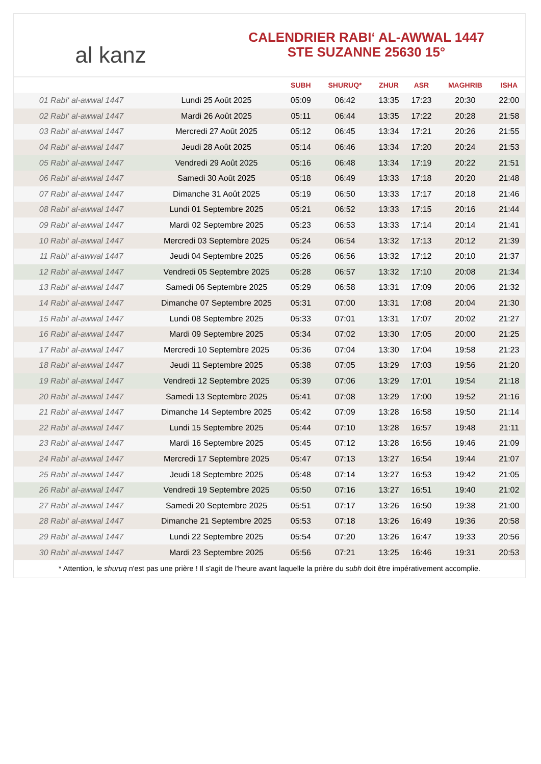al kanz
CALENDRIER RABI‘ AL-AWWAL 1447
STE SUZANNE 25630 15°
| | | SUBH | SHURUQ* | ZHUR | ASR | MAGHRIB | ISHA |
| --- | --- | --- | --- | --- | --- | --- | --- |
| 01 Rabi‘ al-awwal 1447 | Lundi 25 Août 2025 | 05:09 | 06:42 | 13:35 | 17:23 | 20:30 | 22:00 |
| 02 Rabi‘ al-awwal 1447 | Mardi 26 Août 2025 | 05:11 | 06:44 | 13:35 | 17:22 | 20:28 | 21:58 |
| 03 Rabi‘ al-awwal 1447 | Mercredi 27 Août 2025 | 05:12 | 06:45 | 13:34 | 17:21 | 20:26 | 21:55 |
| 04 Rabi‘ al-awwal 1447 | Jeudi 28 Août 2025 | 05:14 | 06:46 | 13:34 | 17:20 | 20:24 | 21:53 |
| 05 Rabi‘ al-awwal 1447 | Vendredi 29 Août 2025 | 05:16 | 06:48 | 13:34 | 17:19 | 20:22 | 21:51 |
| 06 Rabi‘ al-awwal 1447 | Samedi 30 Août 2025 | 05:18 | 06:49 | 13:33 | 17:18 | 20:20 | 21:48 |
| 07 Rabi‘ al-awwal 1447 | Dimanche 31 Août 2025 | 05:19 | 06:50 | 13:33 | 17:17 | 20:18 | 21:46 |
| 08 Rabi‘ al-awwal 1447 | Lundi 01 Septembre 2025 | 05:21 | 06:52 | 13:33 | 17:15 | 20:16 | 21:44 |
| 09 Rabi‘ al-awwal 1447 | Mardi 02 Septembre 2025 | 05:23 | 06:53 | 13:33 | 17:14 | 20:14 | 21:41 |
| 10 Rabi‘ al-awwal 1447 | Mercredi 03 Septembre 2025 | 05:24 | 06:54 | 13:32 | 17:13 | 20:12 | 21:39 |
| 11 Rabi‘ al-awwal 1447 | Jeudi 04 Septembre 2025 | 05:26 | 06:56 | 13:32 | 17:12 | 20:10 | 21:37 |
| 12 Rabi‘ al-awwal 1447 | Vendredi 05 Septembre 2025 | 05:28 | 06:57 | 13:32 | 17:10 | 20:08 | 21:34 |
| 13 Rabi‘ al-awwal 1447 | Samedi 06 Septembre 2025 | 05:29 | 06:58 | 13:31 | 17:09 | 20:06 | 21:32 |
| 14 Rabi‘ al-awwal 1447 | Dimanche 07 Septembre 2025 | 05:31 | 07:00 | 13:31 | 17:08 | 20:04 | 21:30 |
| 15 Rabi‘ al-awwal 1447 | Lundi 08 Septembre 2025 | 05:33 | 07:01 | 13:31 | 17:07 | 20:02 | 21:27 |
| 16 Rabi‘ al-awwal 1447 | Mardi 09 Septembre 2025 | 05:34 | 07:02 | 13:30 | 17:05 | 20:00 | 21:25 |
| 17 Rabi‘ al-awwal 1447 | Mercredi 10 Septembre 2025 | 05:36 | 07:04 | 13:30 | 17:04 | 19:58 | 21:23 |
| 18 Rabi‘ al-awwal 1447 | Jeudi 11 Septembre 2025 | 05:38 | 07:05 | 13:29 | 17:03 | 19:56 | 21:20 |
| 19 Rabi‘ al-awwal 1447 | Vendredi 12 Septembre 2025 | 05:39 | 07:06 | 13:29 | 17:01 | 19:54 | 21:18 |
| 20 Rabi‘ al-awwal 1447 | Samedi 13 Septembre 2025 | 05:41 | 07:08 | 13:29 | 17:00 | 19:52 | 21:16 |
| 21 Rabi‘ al-awwal 1447 | Dimanche 14 Septembre 2025 | 05:42 | 07:09 | 13:28 | 16:58 | 19:50 | 21:14 |
| 22 Rabi‘ al-awwal 1447 | Lundi 15 Septembre 2025 | 05:44 | 07:10 | 13:28 | 16:57 | 19:48 | 21:11 |
| 23 Rabi‘ al-awwal 1447 | Mardi 16 Septembre 2025 | 05:45 | 07:12 | 13:28 | 16:56 | 19:46 | 21:09 |
| 24 Rabi‘ al-awwal 1447 | Mercredi 17 Septembre 2025 | 05:47 | 07:13 | 13:27 | 16:54 | 19:44 | 21:07 |
| 25 Rabi‘ al-awwal 1447 | Jeudi 18 Septembre 2025 | 05:48 | 07:14 | 13:27 | 16:53 | 19:42 | 21:05 |
| 26 Rabi‘ al-awwal 1447 | Vendredi 19 Septembre 2025 | 05:50 | 07:16 | 13:27 | 16:51 | 19:40 | 21:02 |
| 27 Rabi‘ al-awwal 1447 | Samedi 20 Septembre 2025 | 05:51 | 07:17 | 13:26 | 16:50 | 19:38 | 21:00 |
| 28 Rabi‘ al-awwal 1447 | Dimanche 21 Septembre 2025 | 05:53 | 07:18 | 13:26 | 16:49 | 19:36 | 20:58 |
| 29 Rabi‘ al-awwal 1447 | Lundi 22 Septembre 2025 | 05:54 | 07:20 | 13:26 | 16:47 | 19:33 | 20:56 |
| 30 Rabi‘ al-awwal 1447 | Mardi 23 Septembre 2025 | 05:56 | 07:21 | 13:25 | 16:46 | 19:31 | 20:53 |
* Attention, le shuruq n'est pas une prière ! Il s'agit de l'heure avant laquelle la prière du subh doit être impérativement accomplie.